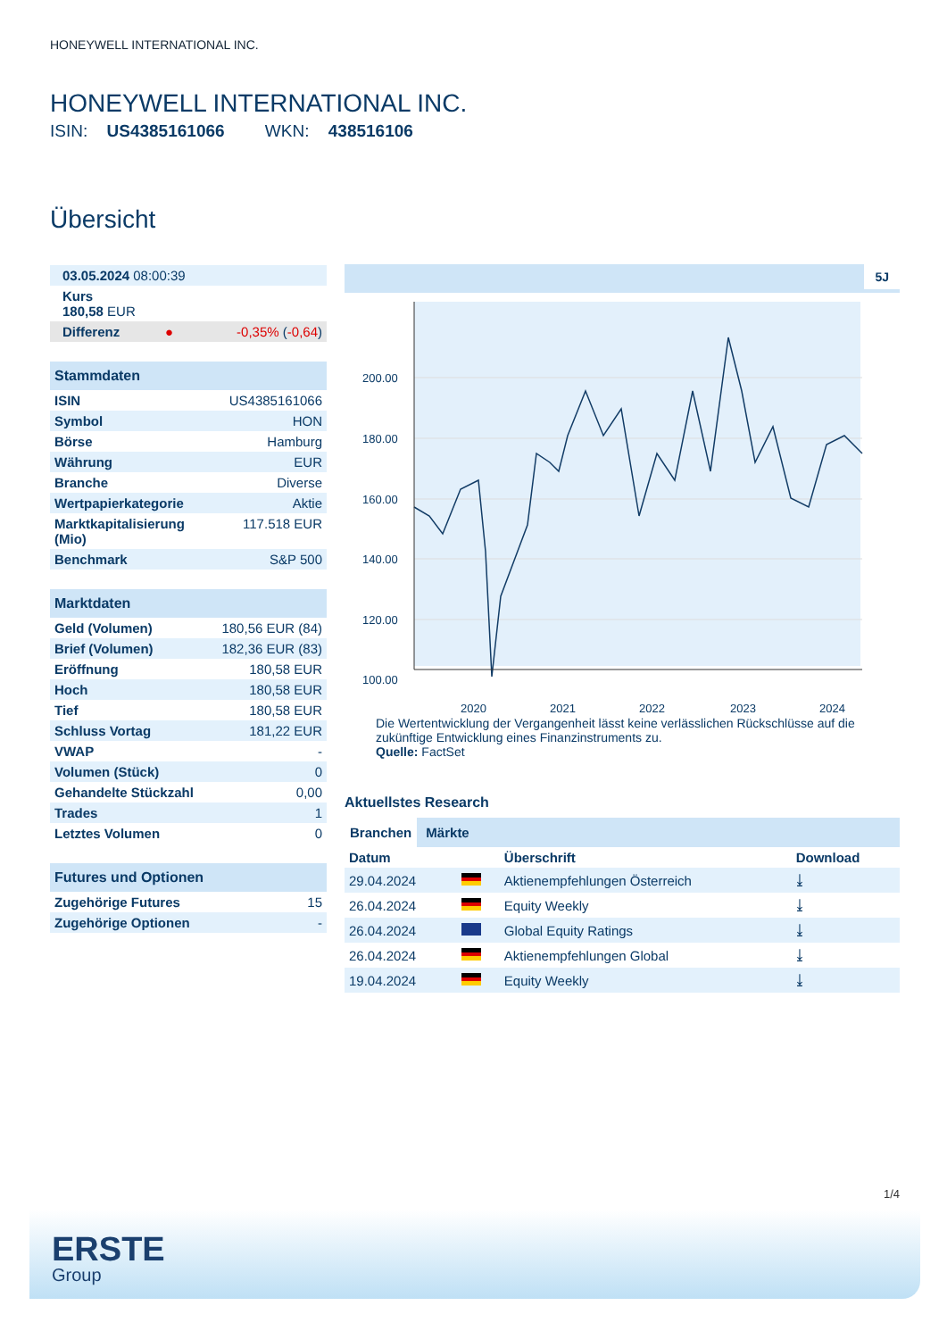HONEYWELL INTERNATIONAL INC.
HONEYWELL INTERNATIONAL INC.
ISIN: US4385161066 WKN: 438516106
Übersicht
| 03.05.2024 08:00:39 | | |
| Kurs 180,58 EUR | | |
| Differenz | ● | -0,35% ( -0,64 ) |
| Stammdaten | |
| --- | --- |
| ISIN | US4385161066 |
| Symbol | HON |
| Börse | Hamburg |
| Währung | EUR |
| Branche | Diverse |
| Wertpapierkategorie | Aktie |
| Marktkapitalisierung (Mio) | 117.518 EUR |
| Benchmark | S&P 500 |
| Marktdaten | |
| --- | --- |
| Geld (Volumen) | 180,56 EUR (84) |
| Brief (Volumen) | 182,36 EUR (83) |
| Eröffnung | 180,58 EUR |
| Hoch | 180,58 EUR |
| Tief | 180,58 EUR |
| Schluss Vortag | 181,22 EUR |
| VWAP | - |
| Volumen (Stück) | 0 |
| Gehandelte Stückzahl | 0,00 |
| Trades | 1 |
| Letztes Volumen | 0 |
| Futures und Optionen | |
| --- | --- |
| Zugehörige Futures | 15 |
| Zugehörige Optionen | - |
5J
200.00
180.00
160.00
140.00
120.00
100.00
2020
2021
2022
2023
2024
Die Wertentwicklung der Vergangenheit lässt keine verlässlichen Rückschlüsse auf die zukünftige Entwicklung eines Finanzinstruments zu.
Quelle: FactSet
Aktuellstes Research
Branchen Märkte
| Datum | | Überschrift | Download |
| --- | --- | --- | --- |
| 29.04.2024 | | Aktienempfehlungen Österreich | ⤓ |
| 26.04.2024 | | Equity Weekly | ⤓ |
| 26.04.2024 | | Global Equity Ratings | ⤓ |
| 26.04.2024 | | Aktienempfehlungen Global | ⤓ |
| 19.04.2024 | | Equity Weekly | ⤓ |
1/4
ERSTE
Group